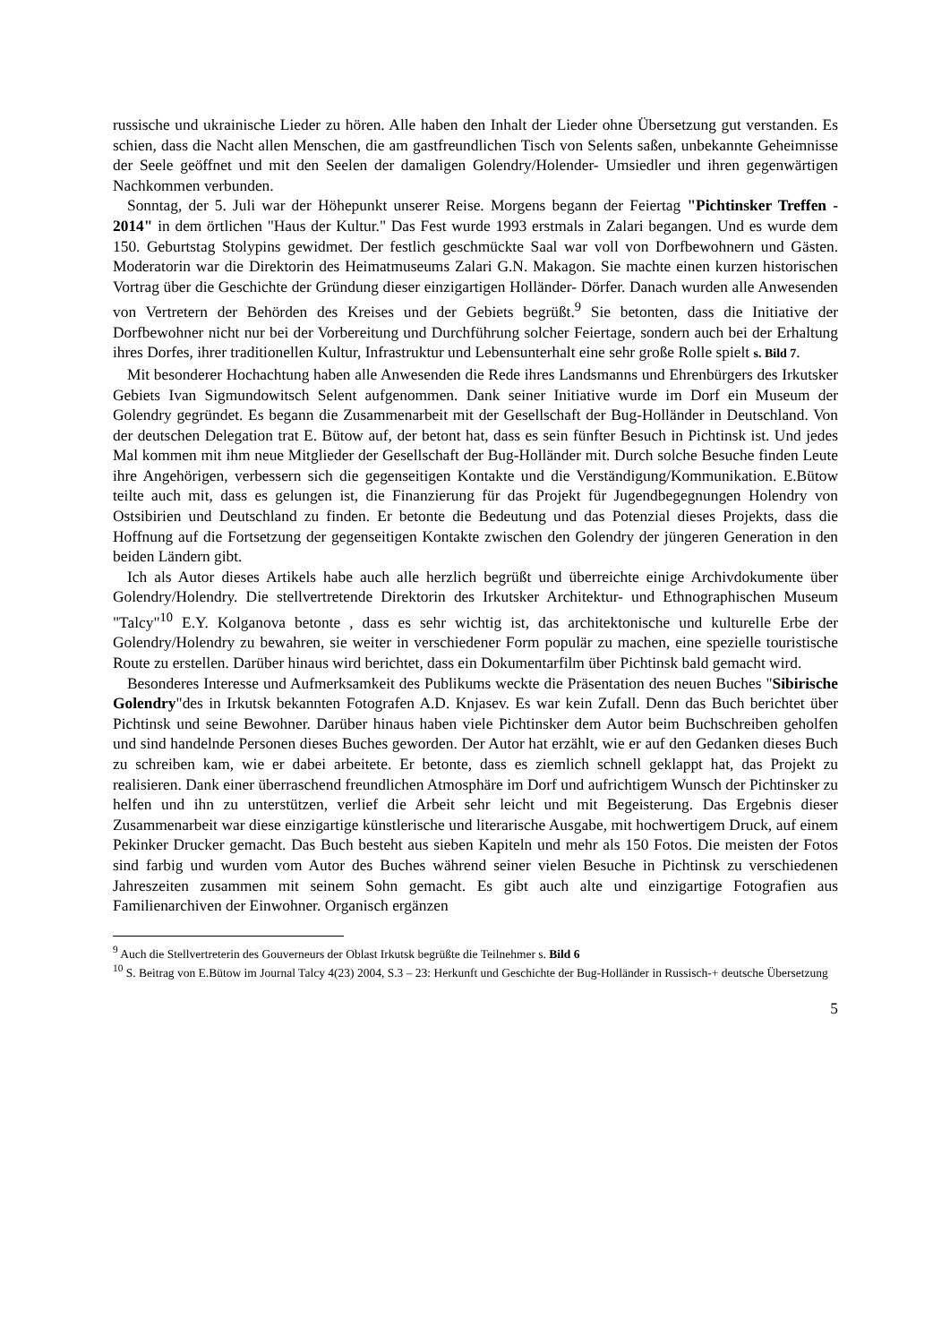russische und ukrainische Lieder zu hören. Alle haben den Inhalt der Lieder ohne Übersetzung gut verstanden. Es schien, dass die Nacht allen Menschen, die am gastfreundlichen Tisch von Selents saßen, unbekannte Geheimnisse der Seele geöffnet und mit den Seelen der damaligen Golendry/Holender- Umsiedler und ihren gegenwärtigen Nachkommen verbunden.
Sonntag, der 5. Juli war der Höhepunkt unserer Reise. Morgens begann der Feiertag "Pichtinsker Treffen - 2014" in dem örtlichen "Haus der Kultur." Das Fest wurde 1993 erstmals in Zalari begangen. Und es wurde dem 150. Geburtstag Stolypins gewidmet. Der festlich geschmückte Saal war voll von Dorfbewohnern und Gästen. Moderatorin war die Direktorin des Heimatmuseums Zalari G.N. Makagon. Sie machte einen kurzen historischen Vortrag über die Geschichte der Gründung dieser einzigartigen Holländer- Dörfer. Danach wurden alle Anwesenden von Vertretern der Behörden des Kreises und der Gebiets begrüßt.<sup>9</sup> Sie betonten, dass die Initiative der Dorfbewohner nicht nur bei der Vorbereitung und Durchführung solcher Feiertage, sondern auch bei der Erhaltung ihres Dorfes, ihrer traditionellen Kultur, Infrastruktur und Lebensunterhalt eine sehr große Rolle spielt s. Bild 7.
Mit besonderer Hochachtung haben alle Anwesenden die Rede ihres Landsmanns und Ehrenbürgers des Irkutsker Gebiets Ivan Sigmundowitsch Selent aufgenommen. Dank seiner Initiative wurde im Dorf ein Museum der Golendry gegründet. Es begann die Zusammenarbeit mit der Gesellschaft der Bug-Holländer in Deutschland. Von der deutschen Delegation trat E. Bütow auf, der betont hat, dass es sein fünfter Besuch in Pichtinsk ist. Und jedes Mal kommen mit ihm neue Mitglieder der Gesellschaft der Bug-Holländer mit. Durch solche Besuche finden Leute ihre Angehörigen, verbessern sich die gegenseitigen Kontakte und die Verständigung/Kommunikation. E.Bütow teilte auch mit, dass es gelungen ist, die Finanzierung für das Projekt für Jugendbegegnungen Holendry von Ostsibirien und Deutschland zu finden. Er betonte die Bedeutung und das Potenzial dieses Projekts, dass die Hoffnung auf die Fortsetzung der gegenseitigen Kontakte zwischen den Golendry der jüngeren Generation in den beiden Ländern gibt.
Ich als Autor dieses Artikels habe auch alle herzlich begrüßt und überreichte einige Archivdokumente über Golendry/Holendry. Die stellvertretende Direktorin des Irkutsker Architektur- und Ethnographischen Museum "Talcy"<sup>10</sup> E.Y. Kolganova betonte , dass es sehr wichtig ist, das architektonische und kulturelle Erbe der Golendry/Holendry zu bewahren, sie weiter in verschiedener Form populär zu machen, eine spezielle touristische Route zu erstellen. Darüber hinaus wird berichtet, dass ein Dokumentarfilm über Pichtinsk bald gemacht wird.
Besonderes Interesse und Aufmerksamkeit des Publikums weckte die Präsentation des neuen Buches "Sibirische Golendry"des in Irkutsk bekannten Fotografen A.D. Knjasev. Es war kein Zufall. Denn das Buch berichtet über Pichtinsk und seine Bewohner. Darüber hinaus haben viele Pichtinsker dem Autor beim Buchschreiben geholfen und sind handelnde Personen dieses Buches geworden. Der Autor hat erzählt, wie er auf den Gedanken dieses Buch zu schreiben kam, wie er dabei arbeitete. Er betonte, dass es ziemlich schnell geklappt hat, das Projekt zu realisieren. Dank einer überraschend freundlichen Atmosphäre im Dorf und aufrichtigem Wunsch der Pichtinsker zu helfen und ihn zu unterstützen, verlief die Arbeit sehr leicht und mit Begeisterung. Das Ergebnis dieser Zusammenarbeit war diese einzigartige künstlerische und literarische Ausgabe, mit hochwertigem Druck, auf einem Pekinker Drucker gemacht. Das Buch besteht aus sieben Kapiteln und mehr als 150 Fotos. Die meisten der Fotos sind farbig und wurden vom Autor des Buches während seiner vielen Besuche in Pichtinsk zu verschiedenen Jahreszeiten zusammen mit seinem Sohn gemacht. Es gibt auch alte und einzigartige Fotografien aus Familienarchiven der Einwohner. Organisch ergänzen
<sup>9</sup> Auch die Stellvertreterin des Gouverneurs der Oblast Irkutsk begrüßte die Teilnehmer s. Bild 6
<sup>10</sup> S. Beitrag von E.Bütow im Journal Talcy 4(23) 2004, S.3 – 23: Herkunft und Geschichte der Bug-Holländer in Russisch-+ deutsche Übersetzung
5